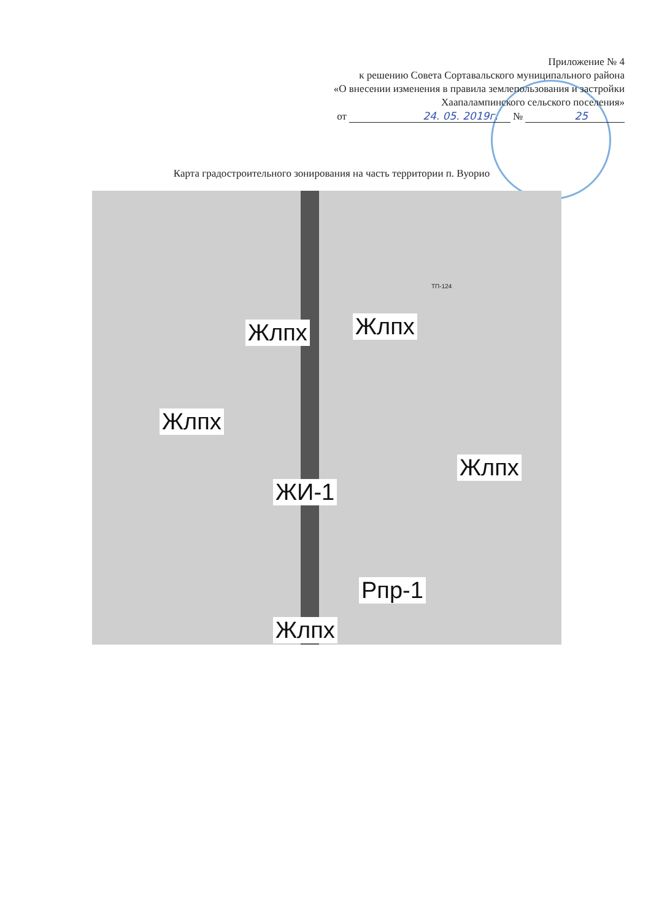Приложение № 4
к решению Совета Сортавальского муниципального района
«О внесении изменения в правила землепользования и застройки
Хаапалампинского сельского поселения»
от 24. 05. 2019г. № 25
Карта градостроительного зонирования на часть территории п. Вуорио
ТП-124
Жлпх Жлпх
Жлпх
Жлпх
ЖИ-1
Рпр-1
Жлпх